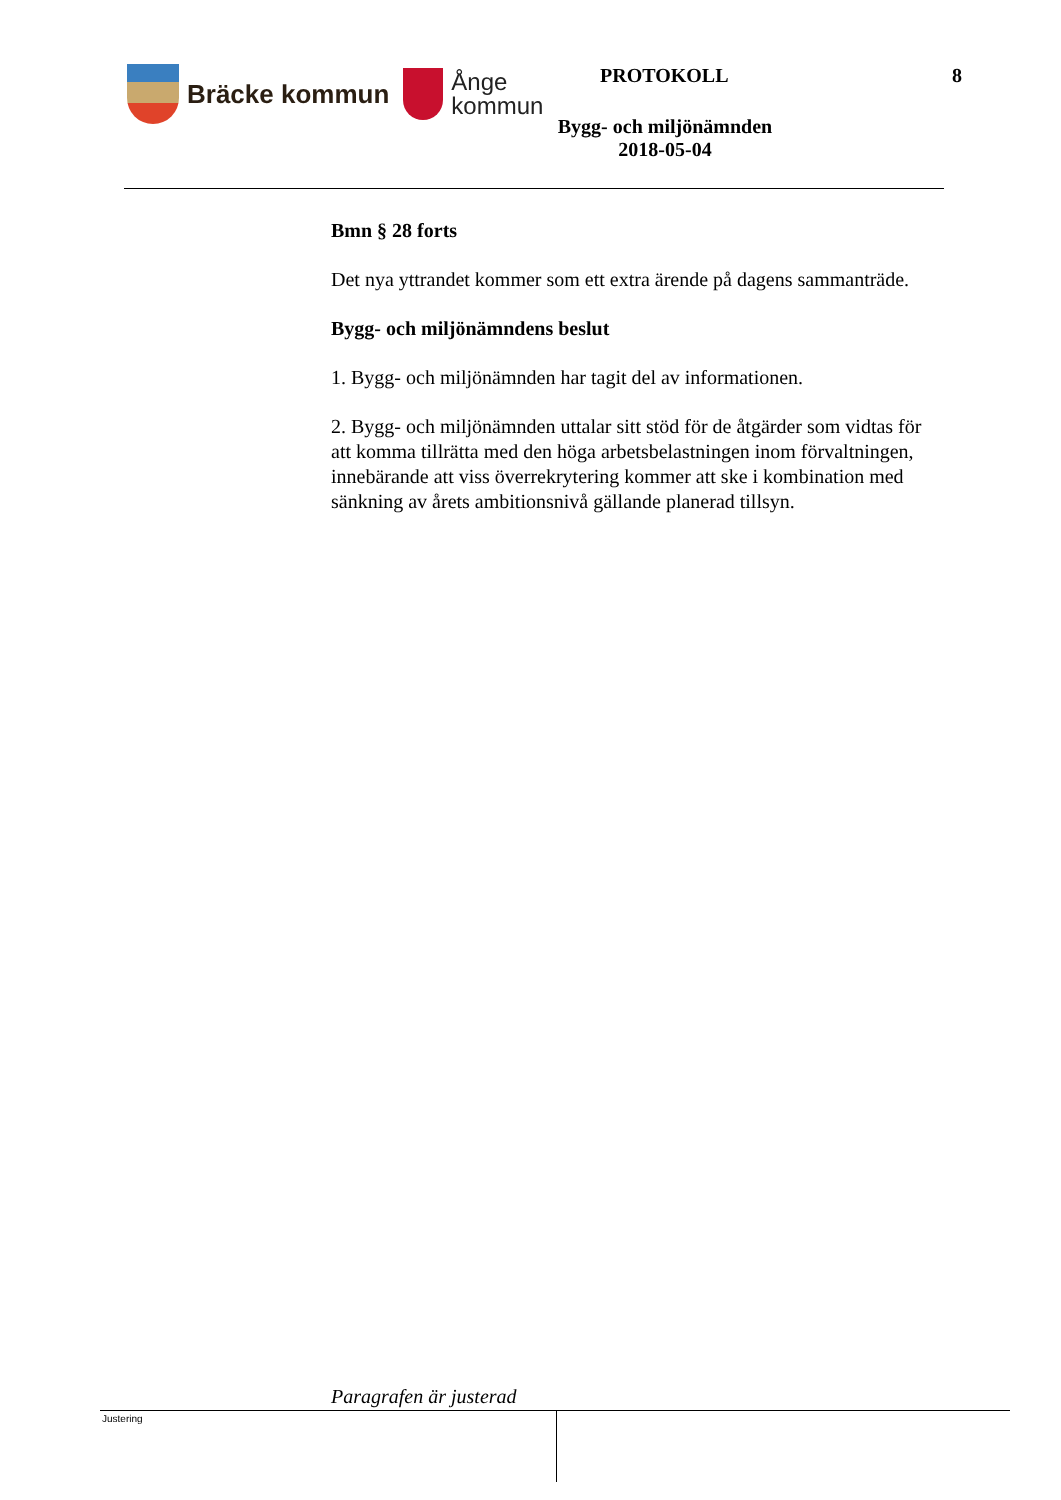Bräcke kommun
Ånge
kommun
PROTOKOLL 8
Bygg- och miljönämnden
2018-05-04
Bmn § 28 forts
Det nya yttrandet kommer som ett extra ärende på dagens sammanträde.
Bygg- och miljönämndens beslut
1. Bygg- och miljönämnden har tagit del av informationen.
2. Bygg- och miljönämnden uttalar sitt stöd för de åtgärder som vidtas för att komma tillrätta med den höga arbetsbelastningen inom förvaltningen, innebärande att viss överrekrytering kommer att ske i kombination med sänkning av årets ambitionsnivå gällande planerad tillsyn.
Paragrafen är justerad
Justering